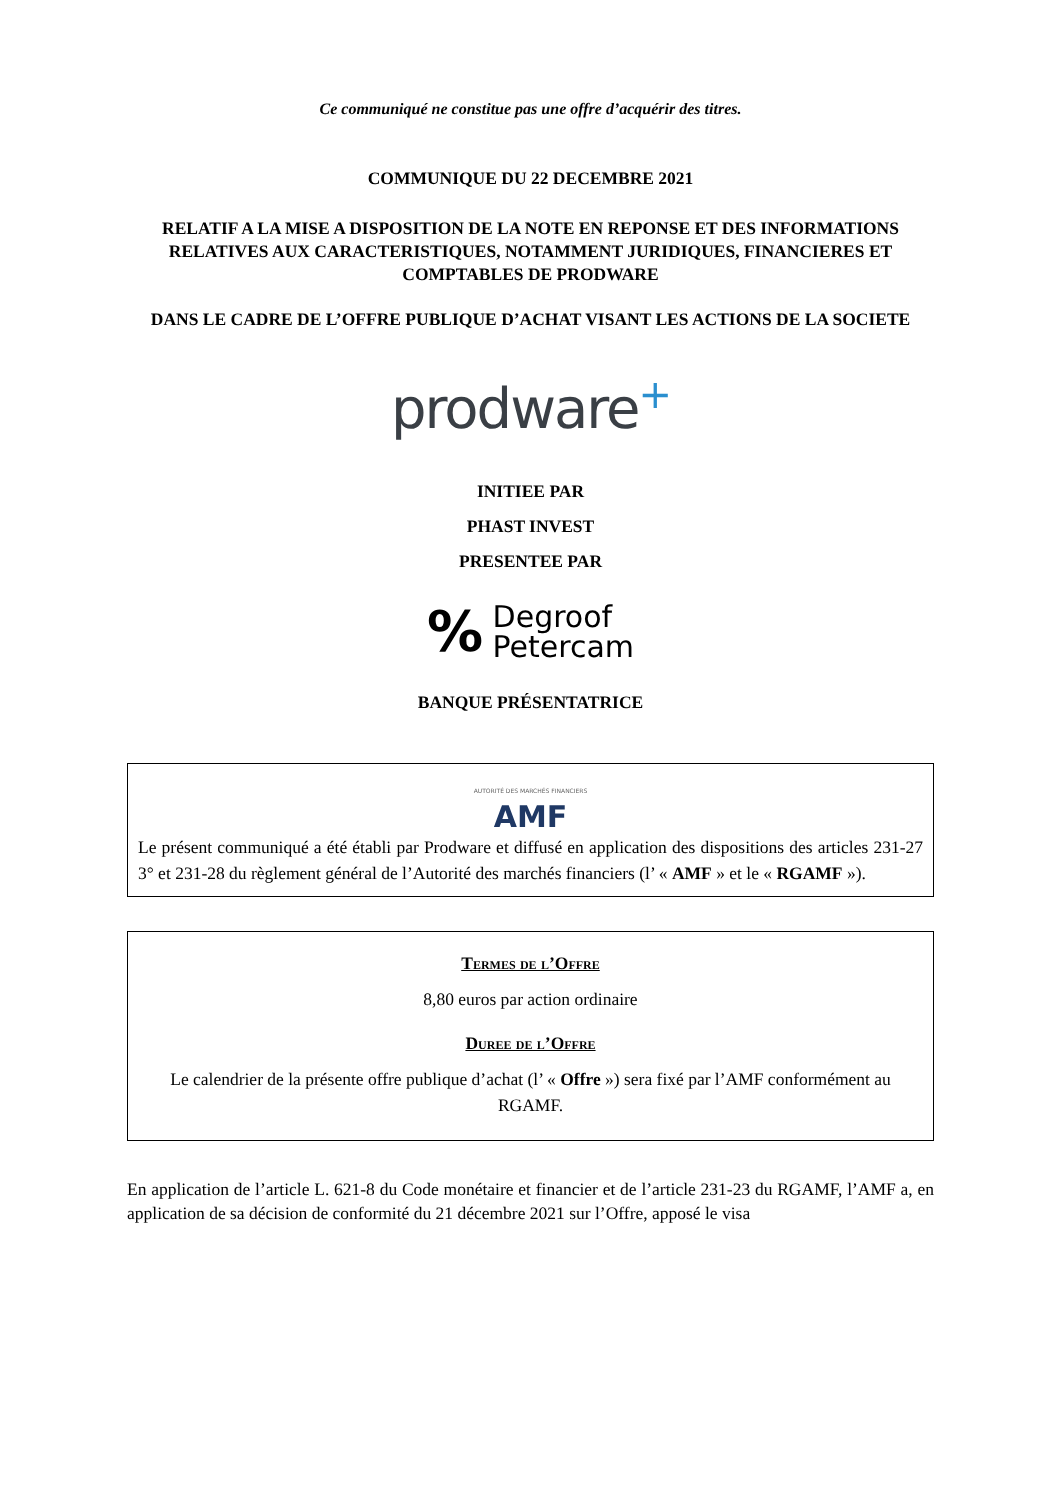Ce communiqué ne constitue pas une offre d’acquérir des titres.
COMMUNIQUE DU 22 DECEMBRE 2021
RELATIF A LA MISE A DISPOSITION DE LA NOTE EN REPONSE ET DES INFORMATIONS RELATIVES AUX CARACTERISTIQUES, NOTAMMENT JURIDIQUES, FINANCIERES ET COMPTABLES DE PRODWARE
DANS LE CADRE DE L’OFFRE PUBLIQUE D’ACHAT VISANT LES ACTIONS DE LA SOCIETE
prodware+
INITIEE PAR
PHAST INVEST
PRESENTEE PAR
% Degroof
Petercam
BANQUE PRÉSENTATRICE
AUTORITÉ DES MARCHÉS FINANCIERS
AMF
Le présent communiqué a été établi par Prodware et diffusé en application des dispositions des articles 231-27 3° et 231-28 du règlement général de l’Autorité des marchés financiers (l’ « AMF » et le « RGAMF »).
Termes de l’Offre
8,80 euros par action ordinaire
Duree de l’Offre
Le calendrier de la présente offre publique d’achat (l’ « Offre ») sera fixé par l’AMF conformément au RGAMF.
En application de l’article L. 621-8 du Code monétaire et financier et de l’article 231-23 du RGAMF, l’AMF a, en application de sa décision de conformité du 21 décembre 2021 sur l’Offre, apposé le visa